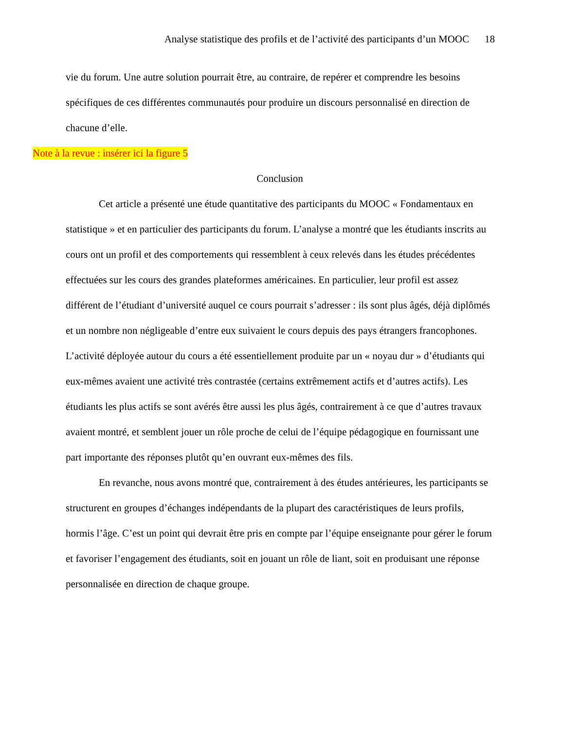Analyse statistique des profils et de l’activité des participants d’un MOOC 18
vie du forum. Une autre solution pourrait être, au contraire, de repérer et comprendre les besoins spécifiques de ces différentes communautés pour produire un discours personnalisé en direction de chacune d’elle.
Note à la revue : insérer ici la figure 5
Conclusion
Cet article a présenté une étude quantitative des participants du MOOC « Fondamentaux en statistique » et en particulier des participants du forum. L’analyse a montré que les étudiants inscrits au cours ont un profil et des comportements qui ressemblent à ceux relevés dans les études précédentes effectuées sur les cours des grandes plateformes américaines. En particulier, leur profil est assez différent de l’étudiant d’université auquel ce cours pourrait s’adresser : ils sont plus âgés, déjà diplômés et un nombre non négligeable d’entre eux suivaient le cours depuis des pays étrangers francophones. L’activité déployée autour du cours a été essentiellement produite par un « noyau dur » d’étudiants qui eux-mêmes avaient une activité très contrastée (certains extrêmement actifs et d’autres actifs). Les étudiants les plus actifs se sont avérés être aussi les plus âgés, contrairement à ce que d’autres travaux avaient montré, et semblent jouer un rôle proche de celui de l’équipe pédagogique en fournissant une part importante des réponses plutôt qu’en ouvrant eux-mêmes des fils.
En revanche, nous avons montré que, contrairement à des études antérieures, les participants se structurent en groupes d’échanges indépendants de la plupart des caractéristiques de leurs profils, hormis l’âge. C’est un point qui devrait être pris en compte par l’équipe enseignante pour gérer le forum et favoriser l’engagement des étudiants, soit en jouant un rôle de liant, soit en produisant une réponse personnalisée en direction de chaque groupe.